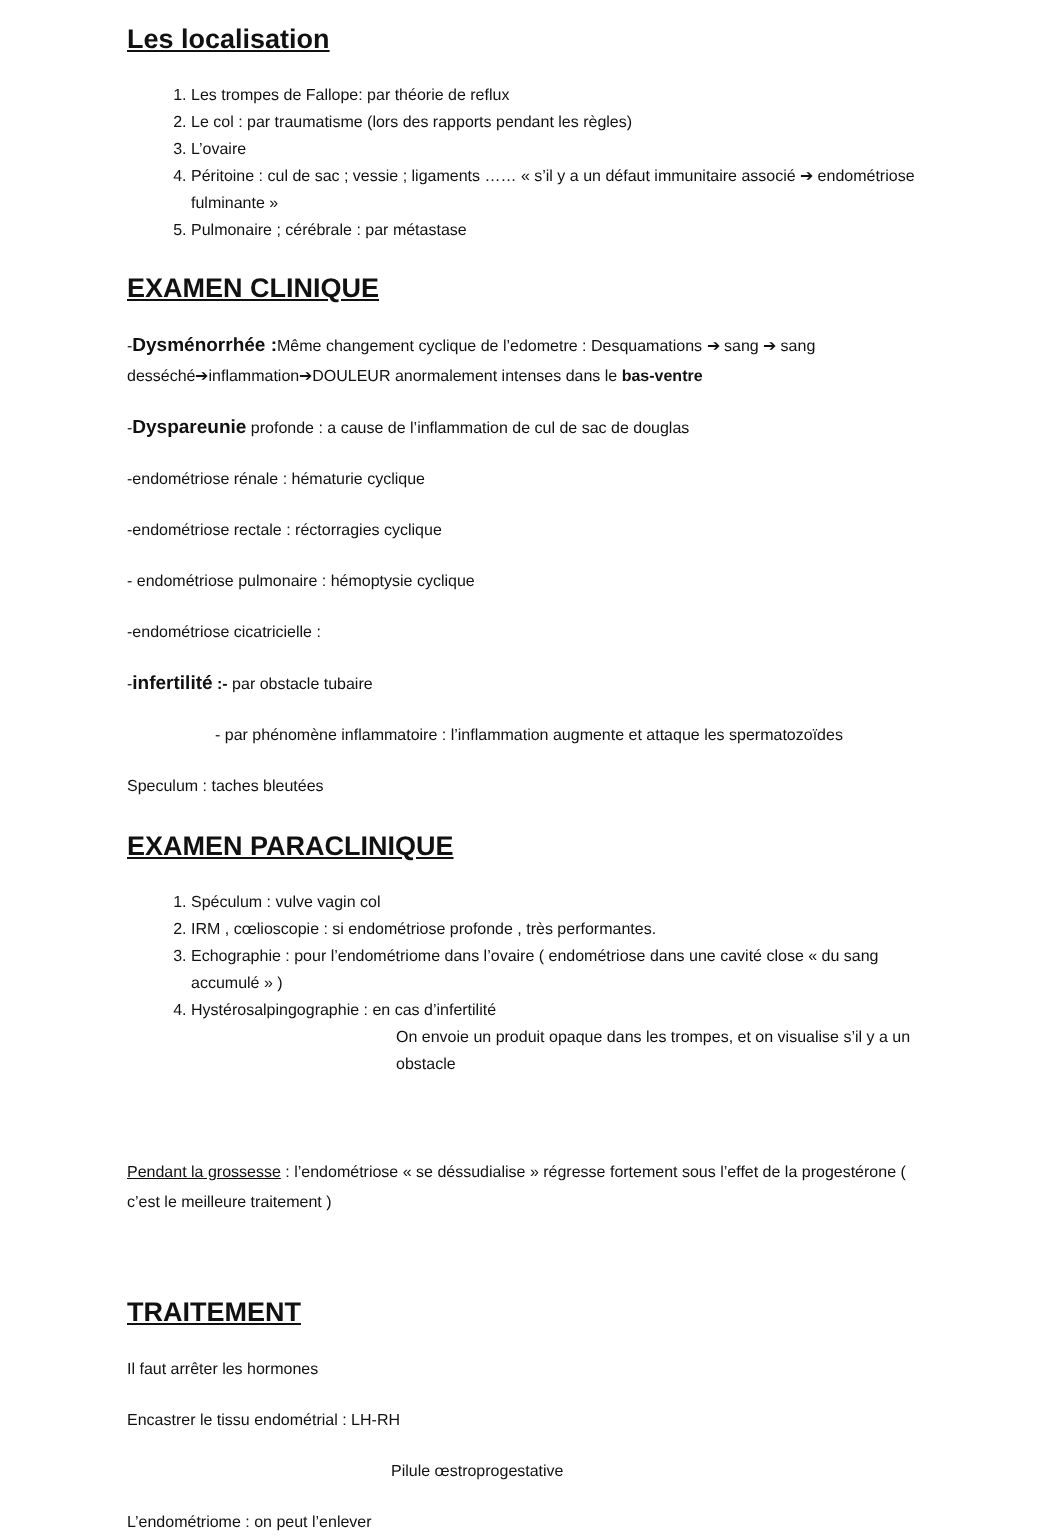Les localisation
1. Les trompes de Fallope: par théorie de reflux
2. Le col : par traumatisme (lors des rapports pendant les règles)
3. L’ovaire
4. Péritoine : cul de sac ; vessie ; ligaments …… « s’il y a un défaut immunitaire associé ➔ endométriose fulminante »
5. Pulmonaire ; cérébrale : par métastase
EXAMEN CLINIQUE
-Dysménorrhée : Même changement cyclique de l’edometre : Desquamations ➔ sang ➔ sang desséché➔inflammation➔DOULEUR anormalement intenses dans le bas-ventre
-Dyspareunie profonde : a cause de l’inflammation de cul de sac de douglas
-endométriose rénale : hématurie cyclique
-endométriose rectale : réctorragies cyclique
- endométriose pulmonaire : hémoptysie cyclique
-endométriose cicatricielle :
-infertilité :- par obstacle tubaire
- par phénomène inflammatoire : l’inflammation augmente et attaque les spermatozoïdes
Speculum : taches bleutées
EXAMEN PARACLINIQUE
1. Spéculum : vulve vagin col
2. IRM , cœlioscopie : si endométriose profonde , très performantes.
3. Echographie : pour l’endométriome dans l’ovaire ( endométriose dans une cavité close « du sang accumulé » )
4. Hystérosalpingographie : en cas d’infertilité
On envoie un produit opaque dans les trompes, et on visualise s’il y a un obstacle
Pendant la grossesse : l’endométriose « se déssudialise » régresse fortement sous l’effet de la progestérone ( c’est le meilleure traitement )
TRAITEMENT
Il faut arrêter les hormones
Encastrer le tissu endométrial : LH-RH
Pilule œstroprogestative
L’endométriome : on peut l’enlever